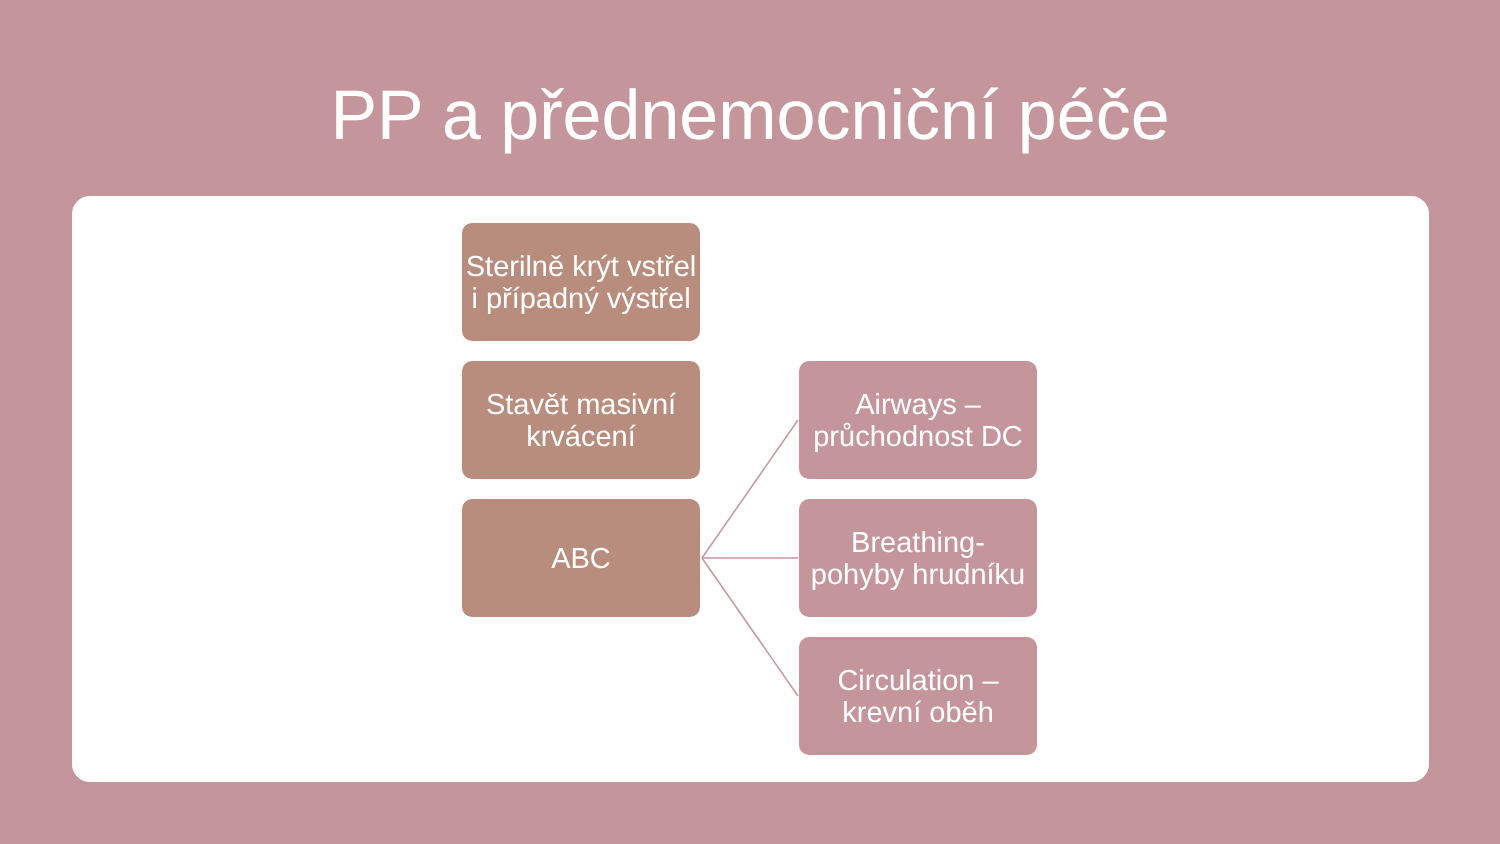PP a přednemocniční péče
Sterilně krýt vstřel i případný výstřel
Stavět masivní krvácení
ABC
Airways – průchodnost DC
Breathing-
pohyby hrudníku
Circulation – krevní oběh